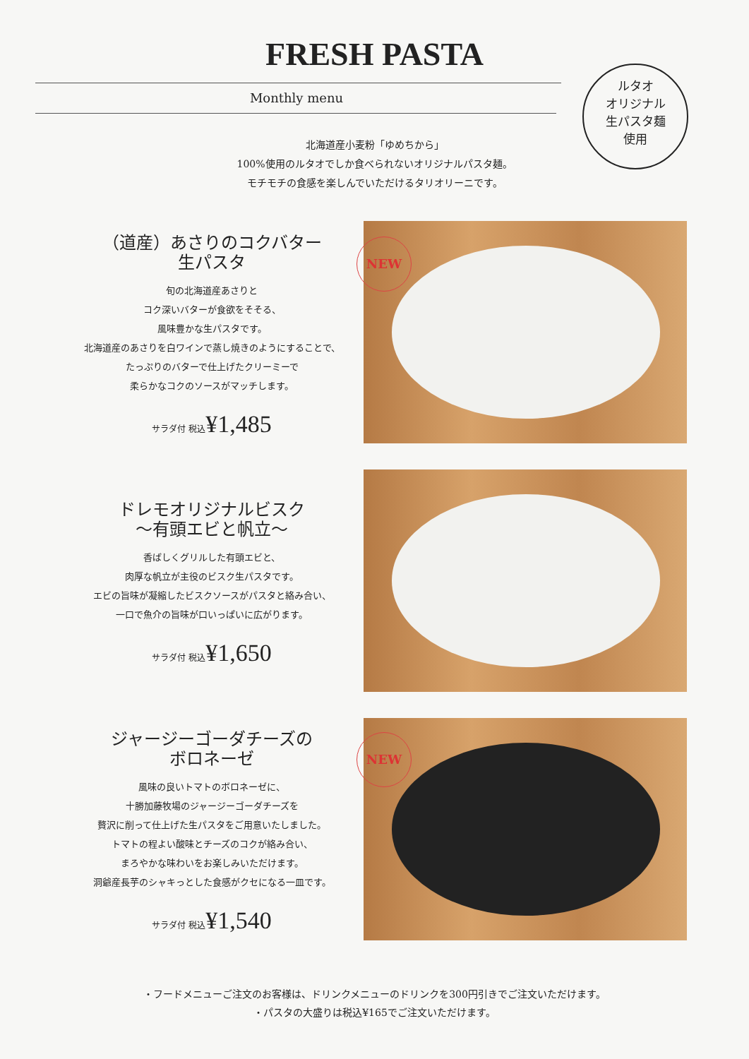FRESH PASTA
Monthly menu
ルタオ
オリジナル
生パスタ麺
使用
北海道産小麦粉「ゆめちから」
100%使用のルタオでしか食べられないオリジナルパスタ麺。
モチモチの食感を楽しんでいただけるタリオリーニです。
（道産）あさりのコクバター
生パスタ
旬の北海道産あさりと
コク深いバターが食欲をそそる、
風味豊かな生パスタです。
北海道産のあさりを白ワインで蒸し焼きのようにすることで、
たっぷりのバターで仕上げたクリーミーで
柔らかなコクのソースがマッチします。
サラダ付 税込¥1,485
NEW
ドレモオリジナルビスク
～有頭エビと帆立～
香ばしくグリルした有頭エビと、
肉厚な帆立が主役のビスク生パスタです。
エビの旨味が凝縮したビスクソースがパスタと絡み合い、
一口で魚介の旨味が口いっぱいに広がります。
サラダ付 税込¥1,650
ジャージーゴーダチーズの
ボロネーゼ
風味の良いトマトのボロネーゼに、
十勝加藤牧場のジャージーゴーダチーズを
贅沢に削って仕上げた生パスタをご用意いたしました。
トマトの程よい酸味とチーズのコクが絡み合い、
まろやかな味わいをお楽しみいただけます。
洞爺産長芋のシャキっとした食感がクセになる一皿です。
サラダ付 税込¥1,540
NEW
・フードメニューご注文のお客様は、ドリンクメニューのドリンクを300円引きでご注文いただけます。
・パスタの大盛りは税込¥165でご注文いただけます。